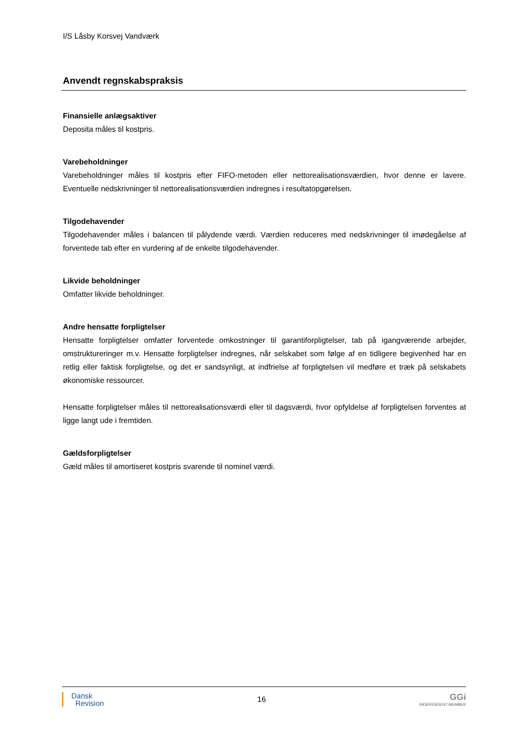I/S Låsby Korsvej Vandværk
Anvendt regnskabspraksis
Finansielle anlægsaktiver
Deposita måles til kostpris.
Varebeholdninger
Varebeholdninger måles til kostpris efter FIFO-metoden eller nettorealisationsværdien, hvor denne er lavere. Eventuelle nedskrivninger til nettorealisationsværdien indregnes i resultatopgørelsen.
Tilgodehavender
Tilgodehavender måles i balancen til pålydende værdi. Værdien reduceres med nedskrivninger til imødegåelse af forventede tab efter en vurdering af de enkelte tilgodehavender.
Likvide beholdninger
Omfatter likvide beholdninger.
Andre hensatte forpligtelser
Hensatte forpligtelser omfatter forventede omkostninger til garantiforpligtelser, tab på igangværende arbejder, omstruktureringer m.v. Hensatte forpligtelser indregnes, når selskabet som følge af en tidligere begivenhed har en retlig eller faktisk forpligtelse, og det er sandsynligt, at indfrielse af forpligtelsen vil medføre et træk på selskabets økonomiske ressourcer.
Hensatte forpligtelser måles til nettorealisationsværdi eller til dagsværdi, hvor opfyldelse af forpligtelsen forventes at ligge langt ude i fremtiden.
Gældsforpligtelser
Gæld måles til amortiseret kostpris svarende til nominel værdi.
Dansk
Revision
16
GGi
INDEPENDENT MEMBER